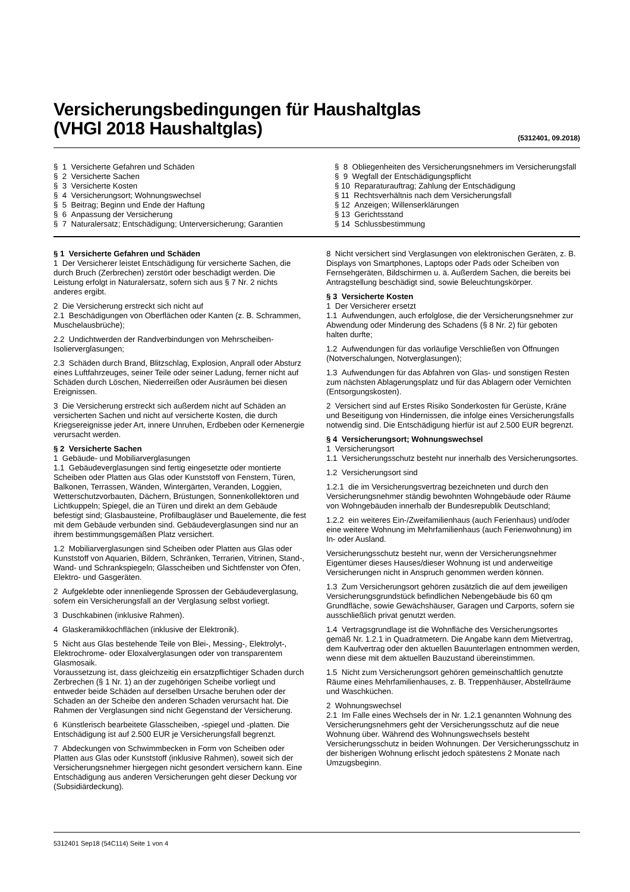Versicherungsbedingungen für Haushaltglas
(VHGl 2018 Haushaltglas)
(5312401, 09.2018)
§ 1 Versicherte Gefahren und Schäden
§ 2 Versicherte Sachen
§ 3 Versicherte Kosten
§ 4 Versicherungsort; Wohnungswechsel
§ 5 Beitrag; Beginn und Ende der Haftung
§ 6 Anpassung der Versicherung
§ 7 Naturalersatz; Entschädigung; Unterversicherung; Garantien
§ 8 Obliegenheiten des Versicherungsnehmers im Versicherungsfall
§ 9 Wegfall der Entschädigungspflicht
§ 10 Reparaturauftrag; Zahlung der Entschädigung
§ 11 Rechtsverhältnis nach dem Versicherungsfall
§ 12 Anzeigen; Willenserklärungen
§ 13 Gerichtsstand
§ 14 Schlussbestimmung
§ 1 Versicherte Gefahren und Schäden
1 Der Versicherer leistet Entschädigung für versicherte Sachen, die durch Bruch (Zerbrechen) zerstört oder beschädigt werden. Die Leistung erfolgt in Naturalersatz, sofern sich aus § 7 Nr. 2 nichts anderes ergibt.
2 Die Versicherung erstreckt sich nicht auf
2.1 Beschädigungen von Oberflächen oder Kanten (z. B. Schrammen, Muschelausbrüche);
2.2 Undichtwerden der Randverbindungen von Mehrscheiben-Isolierverglasungen;
2.3 Schäden durch Brand, Blitzschlag, Explosion, Anprall oder Absturz eines Luftfahrzeuges, seiner Teile oder seiner Ladung, ferner nicht auf Schäden durch Löschen, Niederreißen oder Ausräumen bei diesen Ereignissen.
3 Die Versicherung erstreckt sich außerdem nicht auf Schäden an versicherten Sachen und nicht auf versicherte Kosten, die durch Kriegsereignisse jeder Art, innere Unruhen, Erdbeben oder Kernenergie verursacht werden.
§ 2 Versicherte Sachen
1 Gebäude- und Mobiliarverglasungen
1.1 Gebäudeverglasungen sind fertig eingesetzte oder montierte Scheiben oder Platten aus Glas oder Kunststoff von Fenstern, Türen, Balkonen, Terrassen, Wänden, Wintergärten, Veranden, Loggien, Wetterschutzvorbauten, Dächern, Brüstungen, Sonnenkollektoren und Lichtkuppeln; Spiegel, die an Türen und direkt an dem Gebäude befestigt sind; Glasbausteine, Profilbaugläser und Bauelemente, die fest mit dem Gebäude verbunden sind. Gebäudeverglasungen sind nur an ihrem bestimmungsgemäßen Platz versichert.
1.2 Mobiliarverglasungen sind Scheiben oder Platten aus Glas oder Kunststoff von Aquarien, Bildern, Schränken, Terrarien, Vitrinen, Stand-, Wand- und Schrankspiegeln; Glasscheiben und Sichtfenster von Öfen, Elektro- und Gasgeräten.
2 Aufgeklebte oder innenliegende Sprossen der Gebäudeverglasung, sofern ein Versicherungsfall an der Verglasung selbst vorliegt.
3 Duschkabinen (inklusive Rahmen).
4 Glaskeramikkochflächen (inklusive der Elektronik).
5 Nicht aus Glas bestehende Teile von Blei-, Messing-, Elektrolyt-, Elektrochrome- oder Eloxalverglasungen oder von transparentem Glasmosaik.
Voraussetzung ist, dass gleichzeitig ein ersatzpflichtiger Schaden durch Zerbrechen (§ 1 Nr. 1) an der zugehörigen Scheibe vorliegt und entweder beide Schäden auf derselben Ursache beruhen oder der Schaden an der Scheibe den anderen Schaden verursacht hat. Die Rahmen der Verglasungen sind nicht Gegenstand der Versicherung.
6 Künstlerisch bearbeitete Glasscheiben, -spiegel und -platten. Die Entschädigung ist auf 2.500 EUR je Versicherungsfall begrenzt.
7 Abdeckungen von Schwimmbecken in Form von Scheiben oder Platten aus Glas oder Kunststoff (inklusive Rahmen), soweit sich der Versicherungsnehmer hiergegen nicht gesondert versichern kann. Eine Entschädigung aus anderen Versicherungen geht dieser Deckung vor (Subsidiärdeckung).
8 Nicht versichert sind Verglasungen von elektronischen Geräten, z. B. Displays von Smartphones, Laptops oder Pads oder Scheiben von Fernsehgeräten, Bildschirmen u. ä. Außerdem Sachen, die bereits bei Antragstellung beschädigt sind, sowie Beleuchtungskörper.
§ 3 Versicherte Kosten
1 Der Versicherer ersetzt
1.1 Aufwendungen, auch erfolglose, die der Versicherungsnehmer zur Abwendung oder Minderung des Schadens (§ 8 Nr. 2) für geboten halten durfte;
1.2 Aufwendungen für das vorläufige Verschließen von Öffnungen (Notverschalungen, Notverglasungen);
1.3 Aufwendungen für das Abfahren von Glas- und sonstigen Resten zum nächsten Ablagerungsplatz und für das Ablagern oder Vernichten (Entsorgungskosten).
2 Versichert sind auf Erstes Risiko Sonderkosten für Gerüste, Kräne und Beseitigung von Hindernissen, die infolge eines Versicherungsfalls notwendig sind. Die Entschädigung hierfür ist auf 2.500 EUR begrenzt.
§ 4 Versicherungsort; Wohnungswechsel
1 Versicherungsort
1.1 Versicherungsschutz besteht nur innerhalb des Versicherungsortes.
1.2 Versicherungsort sind
1.2.1 die im Versicherungsvertrag bezeichneten und durch den Versicherungsnehmer ständig bewohnten Wohngebäude oder Räume von Wohngebäuden innerhalb der Bundesrepublik Deutschland;
1.2.2 ein weiteres Ein-/Zweifamilienhaus (auch Ferienhaus) und/oder eine weitere Wohnung im Mehrfamilienhaus (auch Ferienwohnung) im In- oder Ausland.
Versicherungsschutz besteht nur, wenn der Versicherungsnehmer Eigentümer dieses Hauses/dieser Wohnung ist und anderweitige Versicherungen nicht in Anspruch genommen werden können.
1.3 Zum Versicherungsort gehören zusätzlich die auf dem jeweiligen Versicherungsgrundstück befindlichen Nebengebäude bis 60 qm Grundfläche, sowie Gewächshäuser, Garagen und Carports, sofern sie ausschließlich privat genutzt werden.
1.4 Vertragsgrundlage ist die Wohnfläche des Versicherungsortes gemäß Nr. 1.2.1 in Quadratmetern. Die Angabe kann dem Mietvertrag, dem Kaufvertrag oder den aktuellen Bauunterlagen entnommen werden, wenn diese mit dem aktuellen Bauzustand übereinstimmen.
1.5 Nicht zum Versicherungsort gehören gemeinschaftlich genutzte Räume eines Mehrfamilienhauses, z. B. Treppenhäuser, Abstellräume und Waschküchen.
2 Wohnungswechsel
2.1 Im Falle eines Wechsels der in Nr. 1.2.1 genannten Wohnung des Versicherungsnehmers geht der Versicherungsschutz auf die neue Wohnung über. Während des Wohnungswechsels besteht Versicherungsschutz in beiden Wohnungen. Der Versicherungsschutz in der bisherigen Wohnung erlischt jedoch spätestens 2 Monate nach Umzugsbeginn.
5312401 Sep18 (54C114) Seite 1 von 4